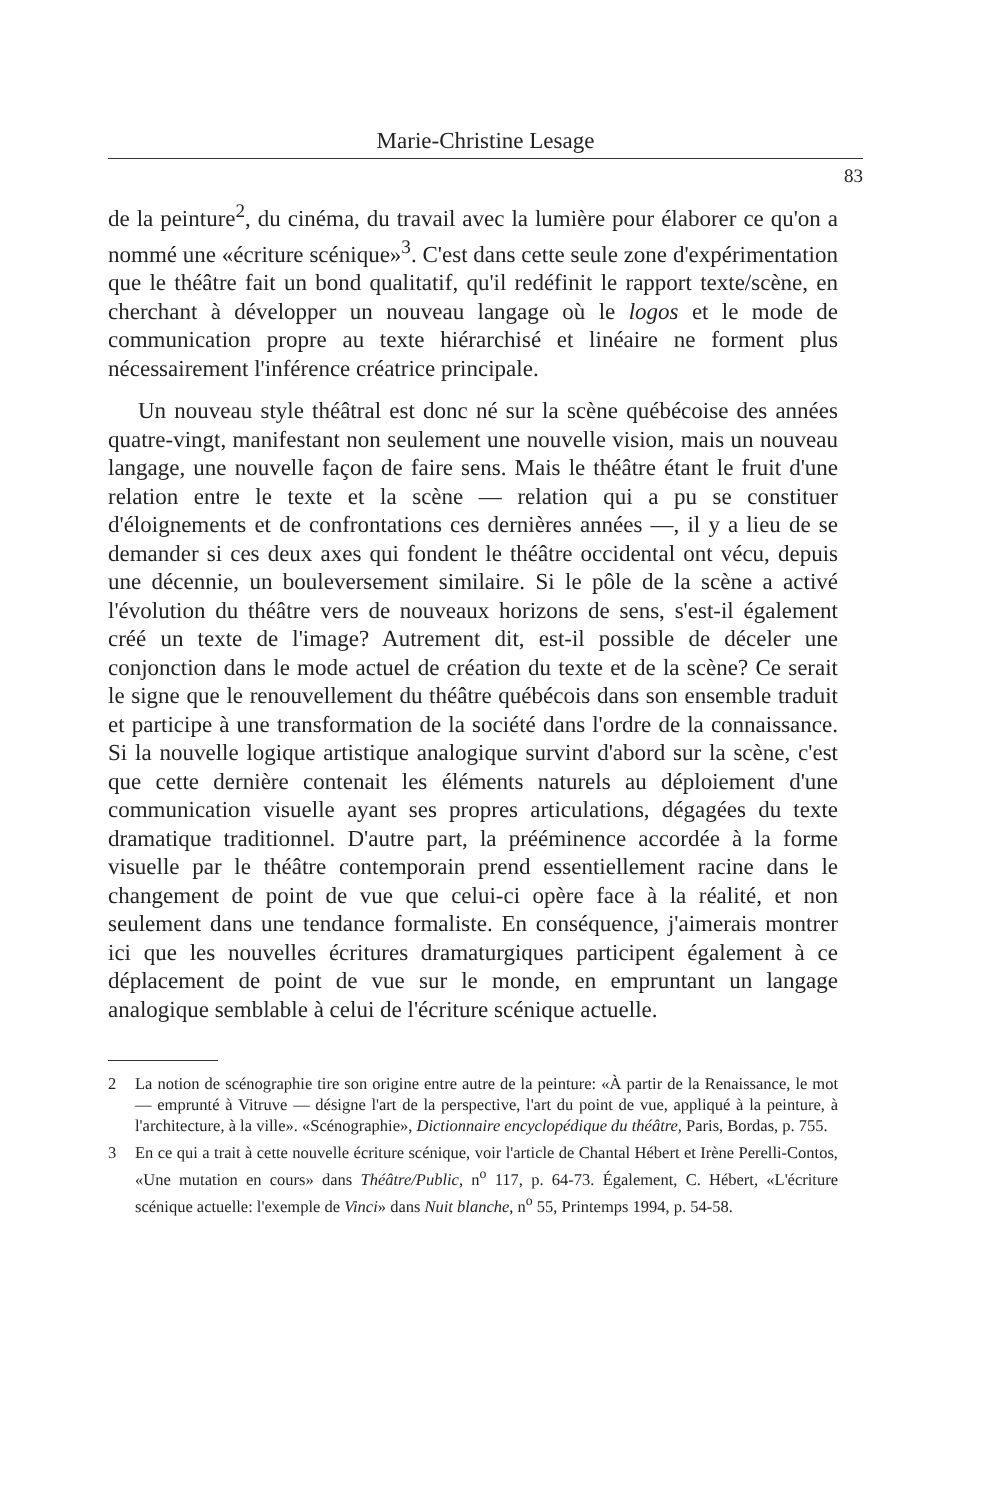Marie-Christine Lesage
83
de la peinture<sup>2</sup>, du cinéma, du travail avec la lumière pour élaborer ce qu'on a nommé une «écriture scénique»<sup>3</sup>. C'est dans cette seule zone d'expérimentation que le théâtre fait un bond qualitatif, qu'il redéfinit le rapport texte/scène, en cherchant à développer un nouveau langage où le logos et le mode de communication propre au texte hiérarchisé et linéaire ne forment plus nécessairement l'inférence créatrice principale.
Un nouveau style théâtral est donc né sur la scène québécoise des années quatre-vingt, manifestant non seulement une nouvelle vision, mais un nouveau langage, une nouvelle façon de faire sens. Mais le théâtre étant le fruit d'une relation entre le texte et la scène — relation qui a pu se constituer d'éloignements et de confrontations ces dernières années —, il y a lieu de se demander si ces deux axes qui fondent le théâtre occidental ont vécu, depuis une décennie, un bouleversement similaire. Si le pôle de la scène a activé l'évolution du théâtre vers de nouveaux horizons de sens, s'est-il également créé un texte de l'image? Autrement dit, est-il possible de déceler une conjonction dans le mode actuel de création du texte et de la scène? Ce serait le signe que le renouvellement du théâtre québécois dans son ensemble traduit et participe à une transformation de la société dans l'ordre de la connaissance. Si la nouvelle logique artistique analogique survint d'abord sur la scène, c'est que cette dernière contenait les éléments naturels au déploiement d'une communication visuelle ayant ses propres articulations, dégagées du texte dramatique traditionnel. D'autre part, la prééminence accordée à la forme visuelle par le théâtre contemporain prend essentiellement racine dans le changement de point de vue que celui-ci opère face à la réalité, et non seulement dans une tendance formaliste. En conséquence, j'aimerais montrer ici que les nouvelles écritures dramaturgiques participent également à ce déplacement de point de vue sur le monde, en empruntant un langage analogique semblable à celui de l'écriture scénique actuelle.
2 La notion de scénographie tire son origine entre autre de la peinture: «À partir de la Renaissance, le mot — emprunté à Vitruve — désigne l'art de la perspective, l'art du point de vue, appliqué à la peinture, à l'architecture, à la ville». «Scénographie», Dictionnaire encyclopédique du théâtre, Paris, Bordas, p. 755.
3 En ce qui a trait à cette nouvelle écriture scénique, voir l'article de Chantal Hébert et Irène Perelli-Contos, «Une mutation en cours» dans Théâtre/Public, n<sup>o</sup> 117, p. 64-73. Également, C. Hébert, «L'écriture scénique actuelle: l'exemple de Vinci» dans Nuit blanche, n<sup>o</sup> 55, Printemps 1994, p. 54-58.